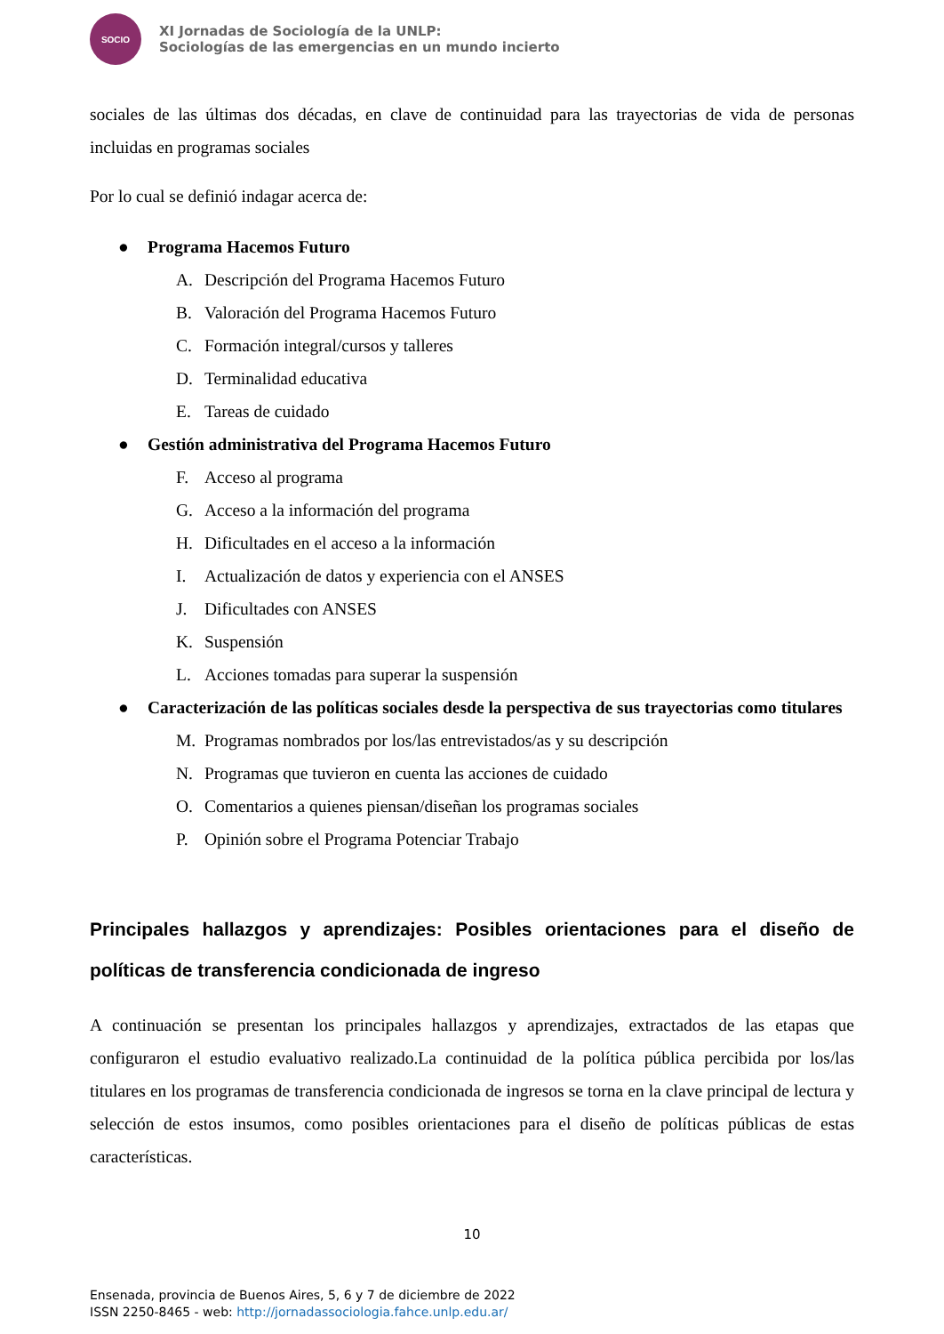SOCIO
XI Jornadas de Sociología de la UNLP:
Sociologías de las emergencias en un mundo incierto
sociales de las últimas dos décadas, en clave de continuidad para las trayectorias de vida de personas incluidas en programas sociales
Por lo cual se definió indagar acerca de:
● Programa Hacemos Futuro
A. Descripción del Programa Hacemos Futuro
B. Valoración del Programa Hacemos Futuro
C. Formación integral/cursos y talleres
D. Terminalidad educativa
E. Tareas de cuidado
● Gestión administrativa del Programa Hacemos Futuro
F. Acceso al programa
G. Acceso a la información del programa
H. Dificultades en el acceso a la información
I. Actualización de datos y experiencia con el ANSES
J. Dificultades con ANSES
K. Suspensión
L. Acciones tomadas para superar la suspensión
● Caracterización de las políticas sociales desde la perspectiva de sus trayectorias como titulares
M. Programas nombrados por los/las entrevistados/as y su descripción
N. Programas que tuvieron en cuenta las acciones de cuidado
O. Comentarios a quienes piensan/diseñan los programas sociales
P. Opinión sobre el Programa Potenciar Trabajo
Principales hallazgos y aprendizajes: Posibles orientaciones para el diseño de políticas de transferencia condicionada de ingreso
A continuación se presentan los principales hallazgos y aprendizajes, extractados de las etapas que configuraron el estudio evaluativo realizado.La continuidad de la política pública percibida por los/las titulares en los programas de transferencia condicionada de ingresos se torna en la clave principal de lectura y selección de estos insumos, como posibles orientaciones para el diseño de políticas públicas de estas características.
10
Ensenada, provincia de Buenos Aires, 5, 6 y 7 de diciembre de 2022
ISSN 2250-8465 - web: http://jornadassociologia.fahce.unlp.edu.ar/